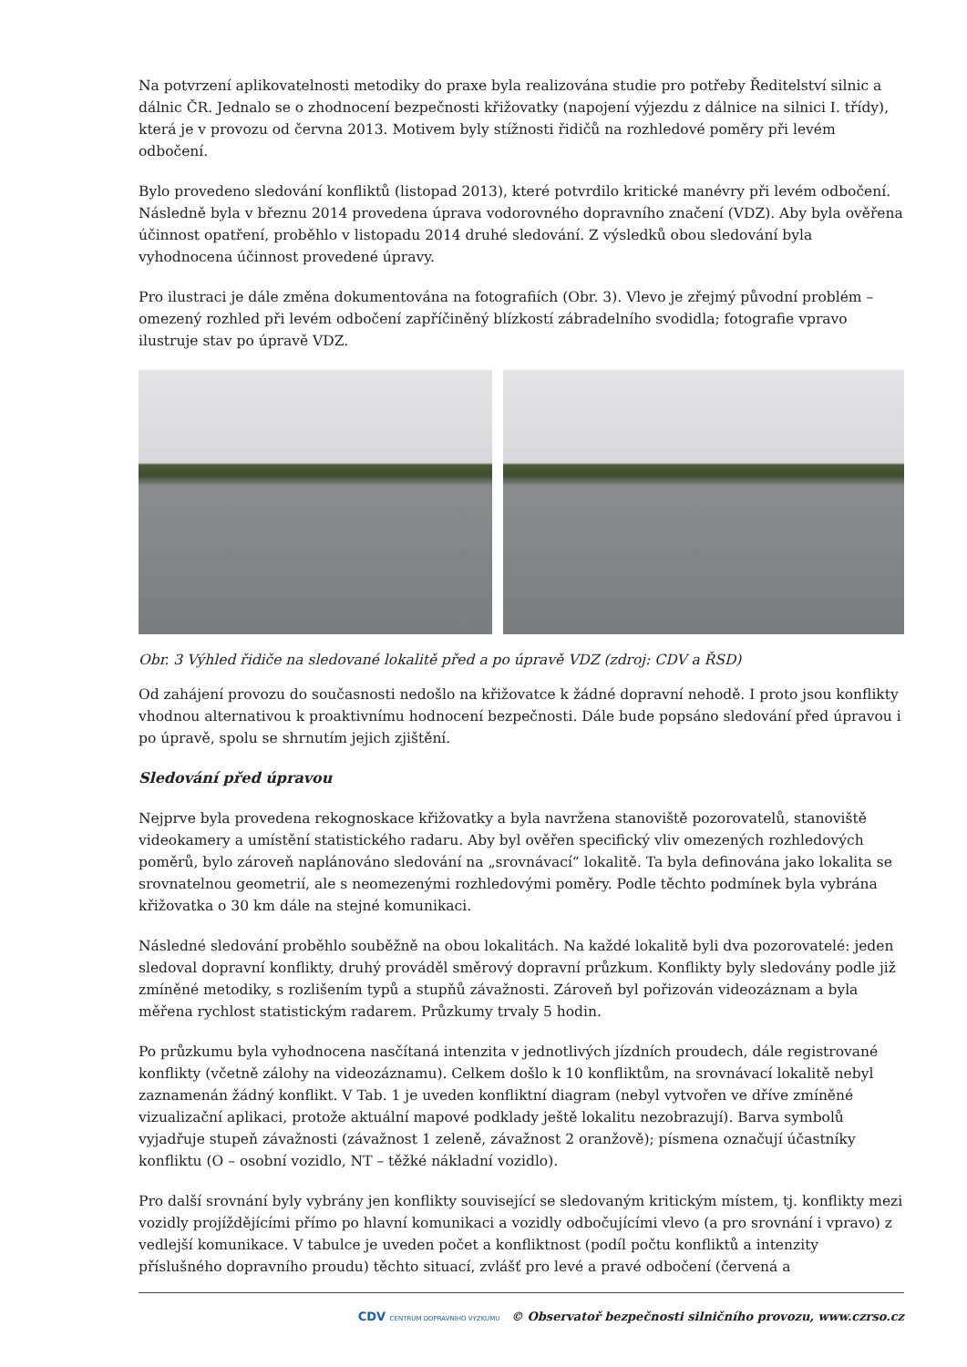Na potvrzení aplikovatelnosti metodiky do praxe byla realizována studie pro potřeby Ředitelství silnic a dálnic ČR. Jednalo se o zhodnocení bezpečnosti křižovatky (napojení výjezdu z dálnice na silnici I. třídy), která je v provozu od června 2013. Motivem byly stížnosti řidičů na rozhledové poměry při levém odbočení.
Bylo provedeno sledování konfliktů (listopad 2013), které potvrdilo kritické manévry při levém odbočení. Následně byla v březnu 2014 provedena úprava vodorovného dopravního značení (VDZ). Aby byla ověřena účinnost opatření, proběhlo v listopadu 2014 druhé sledování. Z výsledků obou sledování byla vyhodnocena účinnost provedené úpravy.
Pro ilustraci je dále změna dokumentována na fotografiích (Obr. 3). Vlevo je zřejmý původní problém – omezený rozhled při levém odbočení zapříčiněný blízkostí zábradelního svodidla; fotografie vpravo ilustruje stav po úpravě VDZ.
Obr. 3 Výhled řidiče na sledované lokalitě před a po úpravě VDZ (zdroj: CDV a ŘSD)
Od zahájení provozu do současnosti nedošlo na křižovatce k žádné dopravní nehodě. I proto jsou konflikty vhodnou alternativou k proaktivnímu hodnocení bezpečnosti. Dále bude popsáno sledování před úpravou i po úpravě, spolu se shrnutím jejich zjištění.
Sledování před úpravou
Nejprve byla provedena rekognoskace křižovatky a byla navržena stanoviště pozorovatelů, stanoviště videokamery a umístění statistického radaru. Aby byl ověřen specifický vliv omezených rozhledových poměrů, bylo zároveň naplánováno sledování na „srovnávací“ lokalitě. Ta byla definována jako lokalita se srovnatelnou geometrií, ale s neomezenými rozhledovými poměry. Podle těchto podmínek byla vybrána křižovatka o 30 km dále na stejné komunikaci.
Následné sledování proběhlo souběžně na obou lokalitách. Na každé lokalitě byli dva pozorovatelé: jeden sledoval dopravní konflikty, druhý prováděl směrový dopravní průzkum. Konflikty byly sledovány podle již zmíněné metodiky, s rozlišením typů a stupňů závažnosti. Zároveň byl pořizován videozáznam a byla měřena rychlost statistickým radarem. Průzkumy trvaly 5 hodin.
Po průzkumu byla vyhodnocena nasčítaná intenzita v jednotlivých jízdních proudech, dále registrované konflikty (včetně zálohy na videozáznamu). Celkem došlo k 10 konfliktům, na srovnávací lokalitě nebyl zaznamenán žádný konflikt. V Tab. 1 je uveden konfliktní diagram (nebyl vytvořen ve dříve zmíněné vizualizační aplikaci, protože aktuální mapové podklady ještě lokalitu nezobrazují). Barva symbolů vyjadřuje stupeň závažnosti (závažnost 1 zeleně, závažnost 2 oranžově); písmena označují účastníky konfliktu (O – osobní vozidlo, NT – těžké nákladní vozidlo).
Pro další srovnání byly vybrány jen konflikty související se sledovaným kritickým místem, tj. konflikty mezi vozidly projíždějícími přímo po hlavní komunikaci a vozidly odbočujícími vlevo (a pro srovnání i vpravo) z vedlejší komunikace. V tabulce je uveden počet a konfliktnost (podíl počtu konfliktů a intenzity příslušného dopravního proudu) těchto situací, zvlášť pro levé a pravé odbočení (červená a
CDV CENTRUM DOPRAVNÍHO VÝZKUMU © Observatoř bezpečnosti silničního provozu, www.czrso.cz